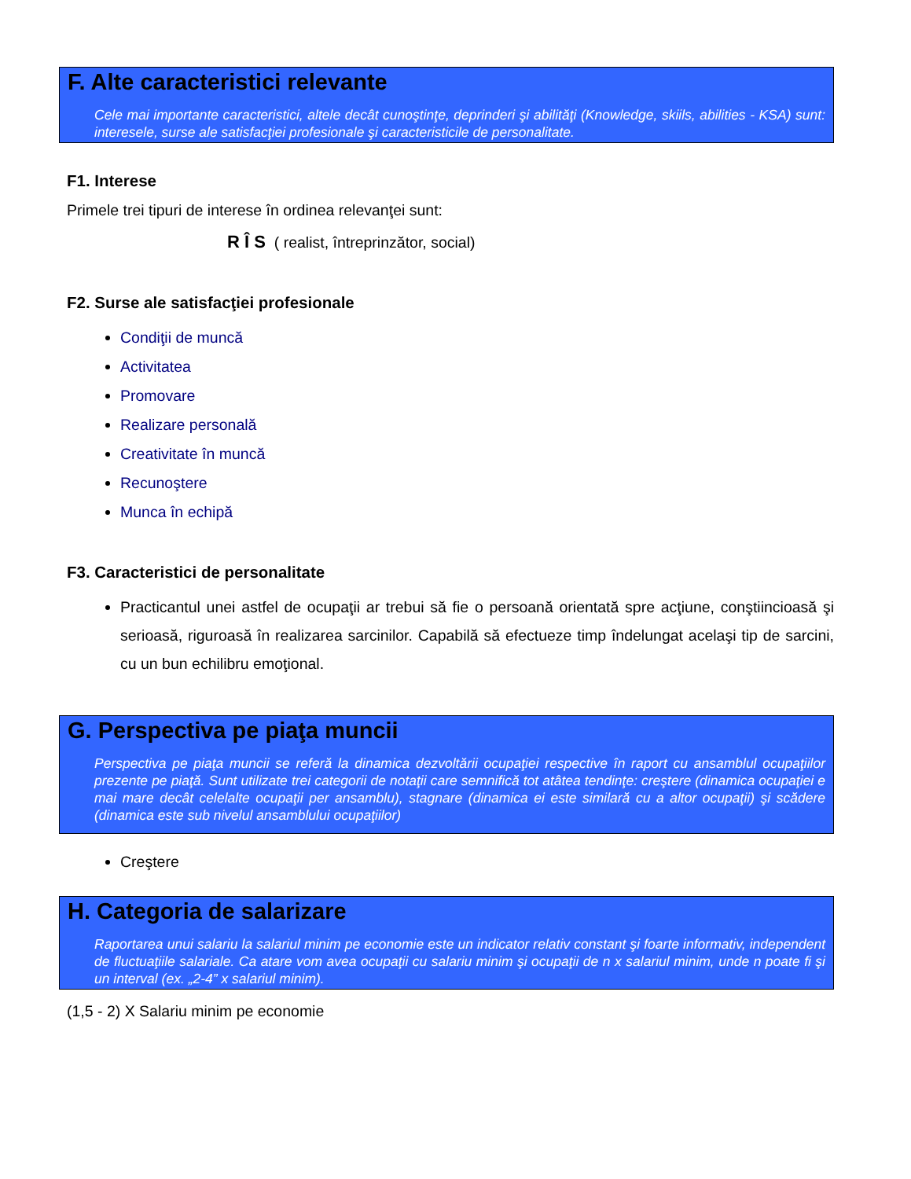F. Alte caracteristici relevante
Cele mai importante caracteristici, altele decât cunoştinţe, deprinderi şi abilităţi (Knowledge, skiils, abilities - KSA) sunt: interesele, surse ale satisfacţiei profesionale şi caracteristicile de personalitate.
F1. Interese
Primele trei tipuri de interese în ordinea relevanţei sunt:
R Î S ( realist, întreprinzător, social)
F2. Surse ale satisfacţiei profesionale
Condiţii de muncă
Activitatea
Promovare
Realizare personală
Creativitate în muncă
Recunoştere
Munca în echipă
F3. Caracteristici de personalitate
Practicantul unei astfel de ocupaţii ar trebui să fie o persoană orientată spre acţiune, conştiincioasă şi serioasă, riguroasă în realizarea sarcinilor. Capabilă să efectueze timp îndelungat acelaşi tip de sarcini, cu un bun echilibru emoţional.
G. Perspectiva pe piaţa muncii
Perspectiva pe piaţa muncii se referă la dinamica dezvoltării ocupaţiei respective în raport cu ansamblul ocupaţiilor prezente pe piaţă. Sunt utilizate trei categorii de notaţii care semnifică tot atâtea tendinţe: creştere (dinamica ocupaţiei e mai mare decât celelalte ocupaţii per ansamblu), stagnare (dinamica ei este similară cu a altor ocupaţii) şi scădere (dinamica este sub nivelul ansamblului ocupaţiilor)
Creştere
H. Categoria de salarizare
Raportarea unui salariu la salariul minim pe economie este un indicator relativ constant şi foarte informativ, independent de fluctuaţiile salariale. Ca atare vom avea ocupaţii cu salariu minim şi ocupaţii de n x salariul minim, unde n poate fi şi un interval (ex. „2-4” x salariul minim).
(1,5 - 2) X Salariu minim pe economie